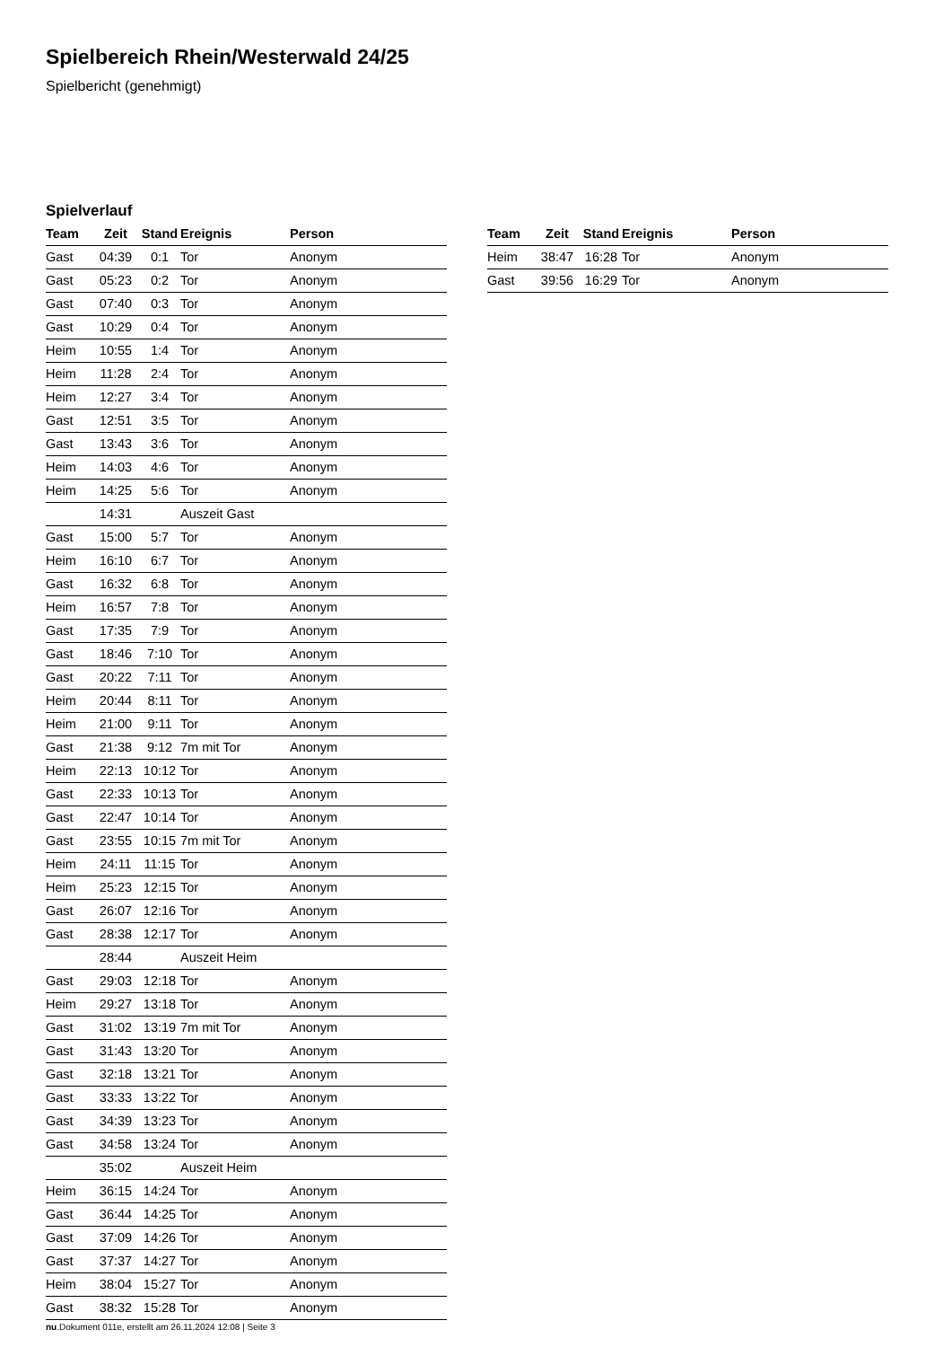Spielbereich Rhein/Westerwald 24/25
Spielbericht (genehmigt)
Spielverlauf
| Team | Zeit | Stand | Ereignis | Person |
| --- | --- | --- | --- | --- |
| Gast | 04:39 | 0:1 | Tor | Anonym |
| Gast | 05:23 | 0:2 | Tor | Anonym |
| Gast | 07:40 | 0:3 | Tor | Anonym |
| Gast | 10:29 | 0:4 | Tor | Anonym |
| Heim | 10:55 | 1:4 | Tor | Anonym |
| Heim | 11:28 | 2:4 | Tor | Anonym |
| Heim | 12:27 | 3:4 | Tor | Anonym |
| Gast | 12:51 | 3:5 | Tor | Anonym |
| Gast | 13:43 | 3:6 | Tor | Anonym |
| Heim | 14:03 | 4:6 | Tor | Anonym |
| Heim | 14:25 | 5:6 | Tor | Anonym |
| | 14:31 | | Auszeit Gast | |
| Gast | 15:00 | 5:7 | Tor | Anonym |
| Heim | 16:10 | 6:7 | Tor | Anonym |
| Gast | 16:32 | 6:8 | Tor | Anonym |
| Heim | 16:57 | 7:8 | Tor | Anonym |
| Gast | 17:35 | 7:9 | Tor | Anonym |
| Gast | 18:46 | 7:10 | Tor | Anonym |
| Gast | 20:22 | 7:11 | Tor | Anonym |
| Heim | 20:44 | 8:11 | Tor | Anonym |
| Heim | 21:00 | 9:11 | Tor | Anonym |
| Gast | 21:38 | 9:12 | 7m mit Tor | Anonym |
| Heim | 22:13 | 10:12 | Tor | Anonym |
| Gast | 22:33 | 10:13 | Tor | Anonym |
| Gast | 22:47 | 10:14 | Tor | Anonym |
| Gast | 23:55 | 10:15 | 7m mit Tor | Anonym |
| Heim | 24:11 | 11:15 | Tor | Anonym |
| Heim | 25:23 | 12:15 | Tor | Anonym |
| Gast | 26:07 | 12:16 | Tor | Anonym |
| Gast | 28:38 | 12:17 | Tor | Anonym |
| | 28:44 | | Auszeit Heim | |
| Gast | 29:03 | 12:18 | Tor | Anonym |
| Heim | 29:27 | 13:18 | Tor | Anonym |
| Gast | 31:02 | 13:19 | 7m mit Tor | Anonym |
| Gast | 31:43 | 13:20 | Tor | Anonym |
| Gast | 32:18 | 13:21 | Tor | Anonym |
| Gast | 33:33 | 13:22 | Tor | Anonym |
| Gast | 34:39 | 13:23 | Tor | Anonym |
| Gast | 34:58 | 13:24 | Tor | Anonym |
| | 35:02 | | Auszeit Heim | |
| Heim | 36:15 | 14:24 | Tor | Anonym |
| Gast | 36:44 | 14:25 | Tor | Anonym |
| Gast | 37:09 | 14:26 | Tor | Anonym |
| Gast | 37:37 | 14:27 | Tor | Anonym |
| Heim | 38:04 | 15:27 | Tor | Anonym |
| Gast | 38:32 | 15:28 | Tor | Anonym |
| Team | Zeit | Stand | Ereignis | Person |
| --- | --- | --- | --- | --- |
| Heim | 38:47 | 16:28 | Tor | Anonym |
| Gast | 39:56 | 16:29 | Tor | Anonym |
nu.Dokument 011e, erstellt am 26.11.2024 12:08 | Seite 3